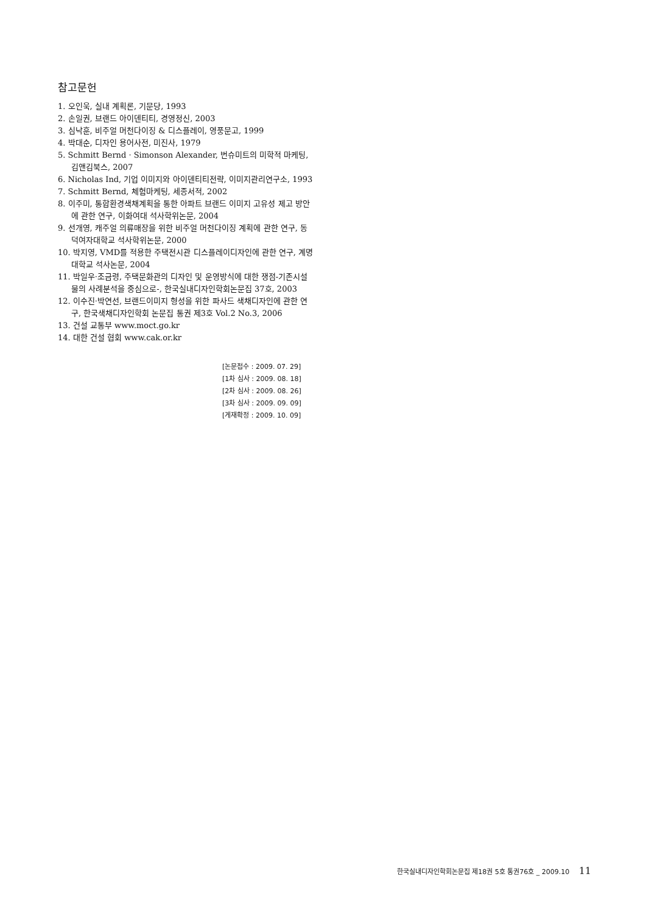참고문헌
1. 오인욱, 실내 계획론, 기문당, 1993
2. 손일권, 브랜드 아이덴티티, 경영정신, 2003
3. 심낙훈, 비주얼 머천다이징 & 디스플레이, 영풍문고, 1999
4. 박대순, 디자인 용어사전, 미진사, 1979
5. Schmitt Bernd · Simonson Alexander, 번슈미트의 미학적 마케팅, 김앤김북스, 2007
6. Nicholas Ind, 기업 이미지와 아이덴티티전략, 이미지관리연구소, 1993
7. Schmitt Bernd, 체험마케팅, 세종서적, 2002
8. 이주미, 통합환경색채계획을 통한 아파트 브랜드 이미지 고유성 제고 방안에 관한 연구, 이화여대 석사학위논문, 2004
9. 선개영, 캐주얼 의류매장을 위한 비주얼 머천다이징 계획에 관한 연구, 동덕여자대학교 석사학위논문, 2000
10. 박지영, VMD를 적용한 주택전시관 디스플레이디자인에 관한 연구, 계명대학교 석사논문, 2004
11. 박일우·조금령, 주택문화관의 디자인 및 운영방식에 대한 쟁점-기존시설물의 사례분석을 중심으로-, 한국실내디자인학회논문집 37호, 2003
12. 이수진·박연선, 브랜드이미지 형성을 위한 파사드 색채디자인에 관한 연구, 한국색채디자인학회 논문집 통권 제3호 Vol.2 No.3, 2006
13. 건설 교통부 www.moct.go.kr
14. 대한 건설 협회 www.cak.or.kr
[논문접수 : 2009. 07. 29]
[1차 심사 : 2009. 08. 18]
[2차 심사 : 2009. 08. 26]
[3차 심사 : 2009. 09. 09]
[게재확정 : 2009. 10. 09]
한국실내디자인학회논문집 제18권 5호 통권76호 _ 2009.10 11